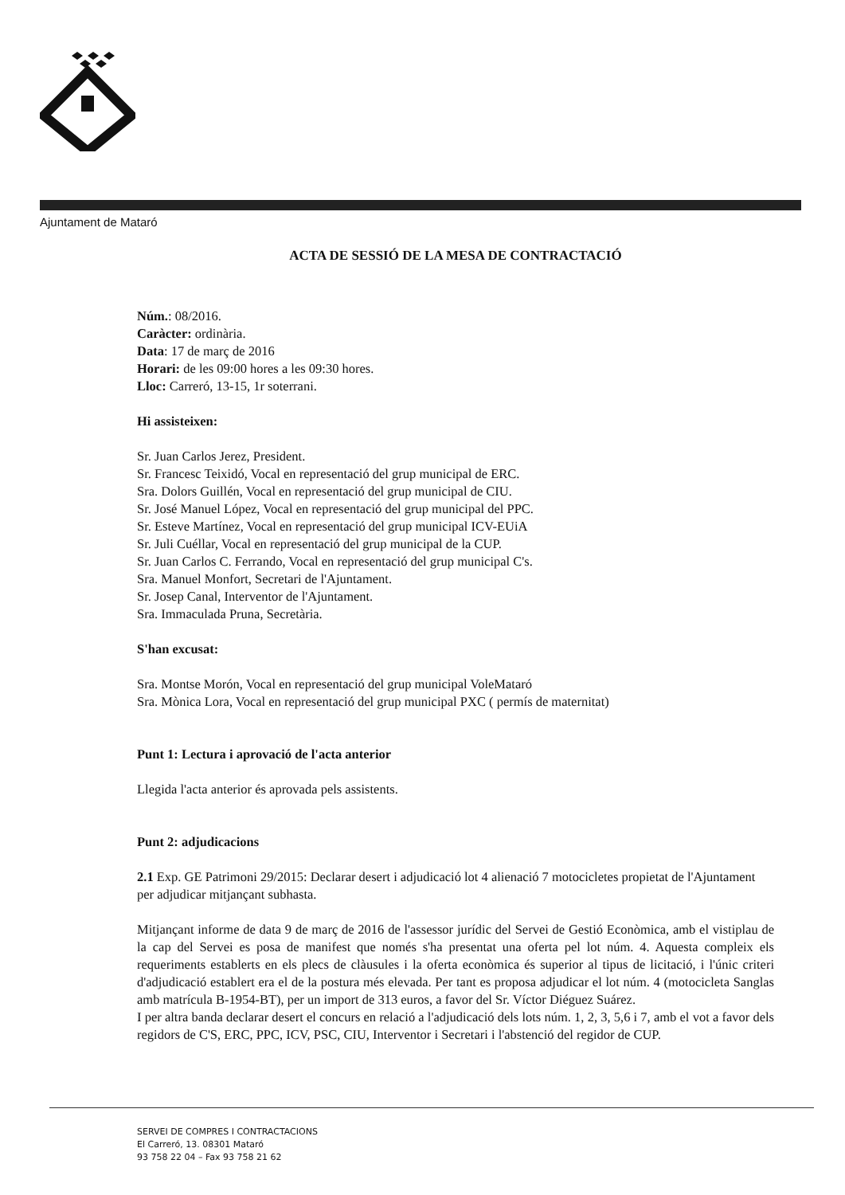Ajuntament de Mataró
ACTA DE SESSIÓ DE LA MESA DE CONTRACTACIÓ
Núm.: 08/2016.
Caràcter: ordinària.
Data: 17 de març de 2016
Horari: de les 09:00 hores a les 09:30 hores.
Lloc: Carreró, 13-15, 1r soterrani.
Hi assisteixen:
Sr. Juan Carlos Jerez, President.
Sr. Francesc Teixidó, Vocal en representació del grup municipal de ERC.
Sra. Dolors Guillén, Vocal en representació del grup municipal de CIU.
Sr. José Manuel López, Vocal en representació del grup municipal del PPC.
Sr. Esteve Martínez, Vocal en representació del grup municipal ICV-EUiA
Sr. Juli Cuéllar, Vocal en representació del grup municipal de la CUP.
Sr. Juan Carlos C. Ferrando, Vocal en representació del grup municipal C's.
Sra. Manuel Monfort, Secretari de l'Ajuntament.
Sr. Josep Canal, Interventor de l'Ajuntament.
Sra. Immaculada Pruna, Secretària.
S'han excusat:
Sra. Montse Morón, Vocal en representació del grup municipal VoleMataró
Sra. Mònica Lora, Vocal en representació del grup municipal PXC ( permís de maternitat)
Punt 1: Lectura i aprovació de l'acta anterior
Llegida l'acta anterior és aprovada pels assistents.
Punt 2: adjudicacions
2.1 Exp. GE Patrimoni 29/2015: Declarar desert i adjudicació lot 4 alienació 7 motocicletes propietat de l'Ajuntament per adjudicar mitjançant subhasta.
Mitjançant informe de data 9 de març de 2016 de l'assessor jurídic del Servei de Gestió Econòmica, amb el vistiplau de la cap del Servei es posa de manifest que només s'ha presentat una oferta pel lot núm. 4. Aquesta compleix els requeriments establerts en els plecs de clàusules i la oferta econòmica és superior al tipus de licitació, i l'únic criteri d'adjudicació establert era el de la postura més elevada. Per tant es proposa adjudicar el lot núm. 4 (motocicleta Sanglas amb matrícula B-1954-BT), per un import de 313 euros, a favor del Sr. Víctor Diéguez Suárez.
I per altra banda declarar desert el concurs en relació a l'adjudicació dels lots núm. 1, 2, 3, 5,6 i 7, amb el vot a favor dels regidors de C'S, ERC, PPC, ICV, PSC, CIU, Interventor i Secretari i l'abstenció del regidor de CUP.
SERVEI DE COMPRES I CONTRACTACIONS
El Carreró, 13. 08301 Mataró
93 758 22 04 – Fax 93 758 21 62